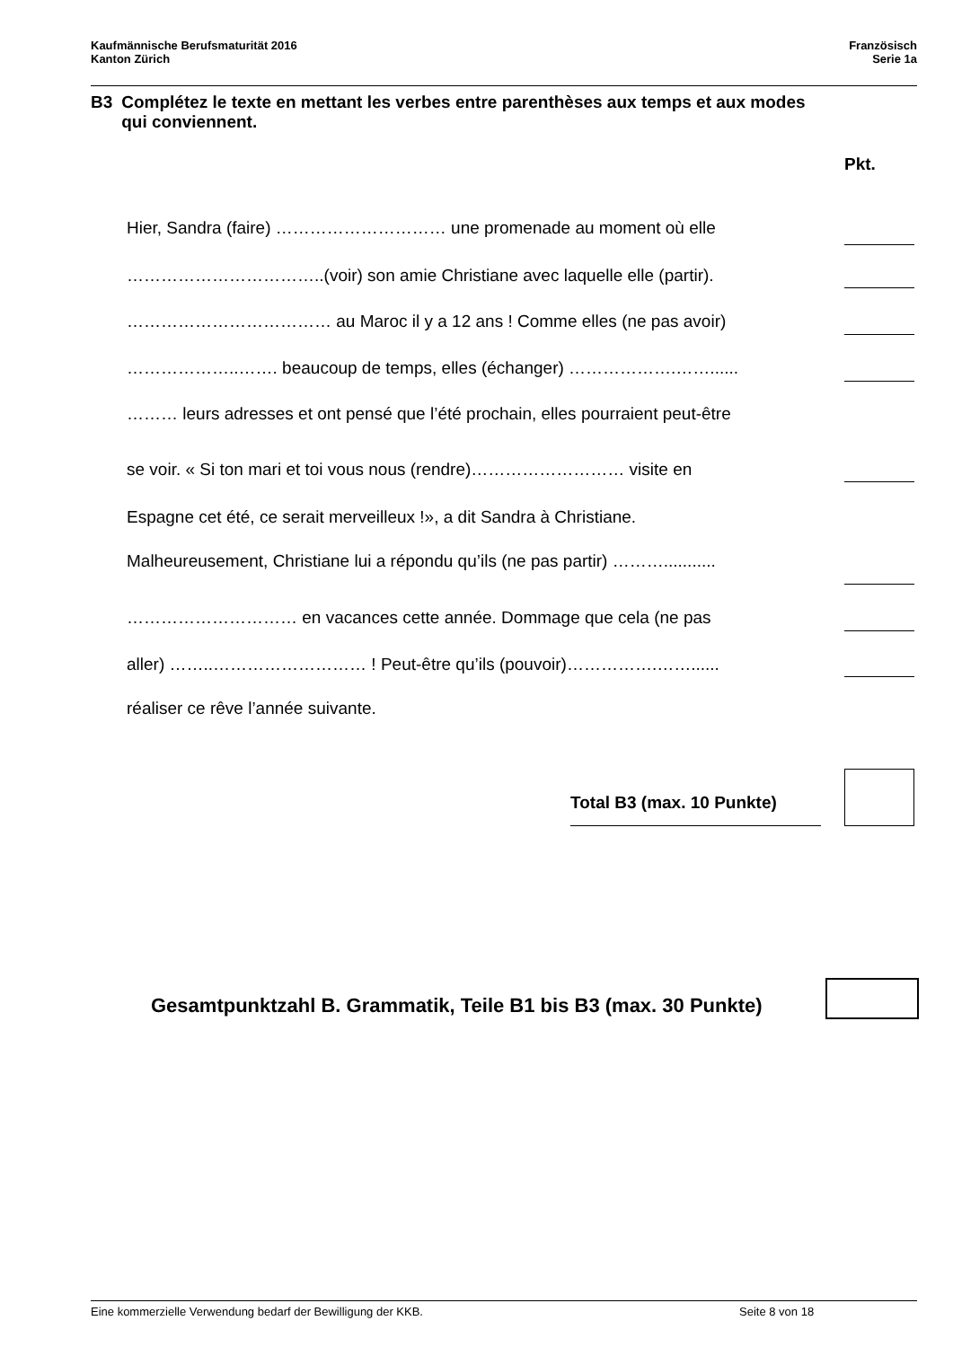Kaufmännische Berufsmaturität 2016
Kanton Zürich
Französisch
Serie 1a
B3 Complétez le texte en mettant les verbes entre parenthèses aux temps et aux modes qui conviennent.
Pkt.
Hier, Sandra (faire) ………………………… une promenade au moment où elle
……………………………..(voir) son amie Christiane avec laquelle elle (partir).
……………………………… au Maroc il y a 12 ans ! Comme elles (ne pas avoir)
………………..……. beaucoup de temps, elles (échanger) ……………….……......
……… leurs adresses et ont pensé que l’été prochain, elles pourraient peut-être
se voir. « Si ton mari et toi vous nous (rendre)……………………… visite en
Espagne cet été, ce serait merveilleux !», a dit Sandra à Christiane.
Malheureusement, Christiane lui a répondu qu’ils (ne pas partir) ………...........
………………………… en vacances cette année. Dommage que cela (ne pas
aller) ……..……………………… ! Peut-être qu’ils (pouvoir)…………….……......
réaliser ce rêve l’année suivante.
Total B3 (max. 10 Punkte)
Gesamtpunktzahl B. Grammatik, Teile B1 bis B3 (max. 30 Punkte)
Eine kommerzielle Verwendung bedarf der Bewilligung der KKB. Seite 8 von 18